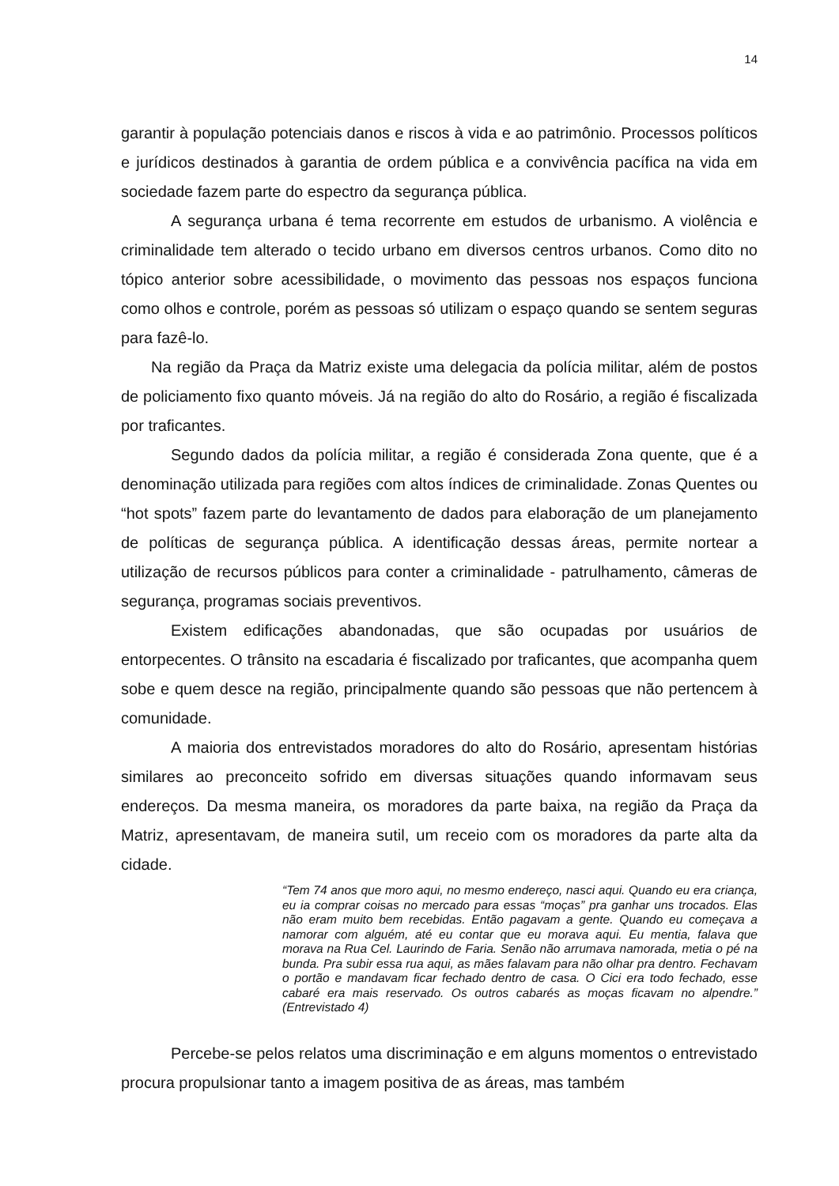14
garantir à população potenciais danos e riscos à vida e ao patrimônio. Processos políticos e jurídicos destinados à garantia de ordem pública e a convivência pacífica na vida em sociedade fazem parte do espectro da segurança pública.
A segurança urbana é tema recorrente em estudos de urbanismo. A violência e criminalidade tem alterado o tecido urbano em diversos centros urbanos. Como dito no tópico anterior sobre acessibilidade, o movimento das pessoas nos espaços funciona como olhos e controle, porém as pessoas só utilizam o espaço quando se sentem seguras para fazê-lo.
Na região da Praça da Matriz existe uma delegacia da polícia militar, além de postos de policiamento fixo quanto móveis. Já na região do alto do Rosário, a região é fiscalizada por traficantes.
Segundo dados da polícia militar, a região é considerada Zona quente, que é a denominação utilizada para regiões com altos índices de criminalidade. Zonas Quentes ou “hot spots” fazem parte do levantamento de dados para elaboração de um planejamento de políticas de segurança pública. A identificação dessas áreas, permite nortear a utilização de recursos públicos para conter a criminalidade - patrulhamento, câmeras de segurança, programas sociais preventivos.
Existem edificações abandonadas, que são ocupadas por usuários de entorpecentes. O trânsito na escadaria é fiscalizado por traficantes, que acompanha quem sobe e quem desce na região, principalmente quando são pessoas que não pertencem à comunidade.
A maioria dos entrevistados moradores do alto do Rosário, apresentam histórias similares ao preconceito sofrido em diversas situações quando informavam seus endereços. Da mesma maneira, os moradores da parte baixa, na região da Praça da Matriz, apresentavam, de maneira sutil, um receio com os moradores da parte alta da cidade.
“Tem 74 anos que moro aqui, no mesmo endereço, nasci aqui. Quando eu era criança, eu ia comprar coisas no mercado para essas “moças” pra ganhar uns trocados. Elas não eram muito bem recebidas. Então pagavam a gente. Quando eu começava a namorar com alguém, até eu contar que eu morava aqui. Eu mentia, falava que morava na Rua Cel. Laurindo de Faria. Senão não arrumava namorada, metia o pé na bunda. Pra subir essa rua aqui, as mães falavam para não olhar pra dentro. Fechavam o portão e mandavam ficar fechado dentro de casa. O Cici era todo fechado, esse cabaré era mais reservado. Os outros cabarés as moças ficavam no alpendre.” (Entrevistado 4)
Percebe-se pelos relatos uma discriminação e em alguns momentos o entrevistado procura propulsionar tanto a imagem positiva de as áreas, mas também